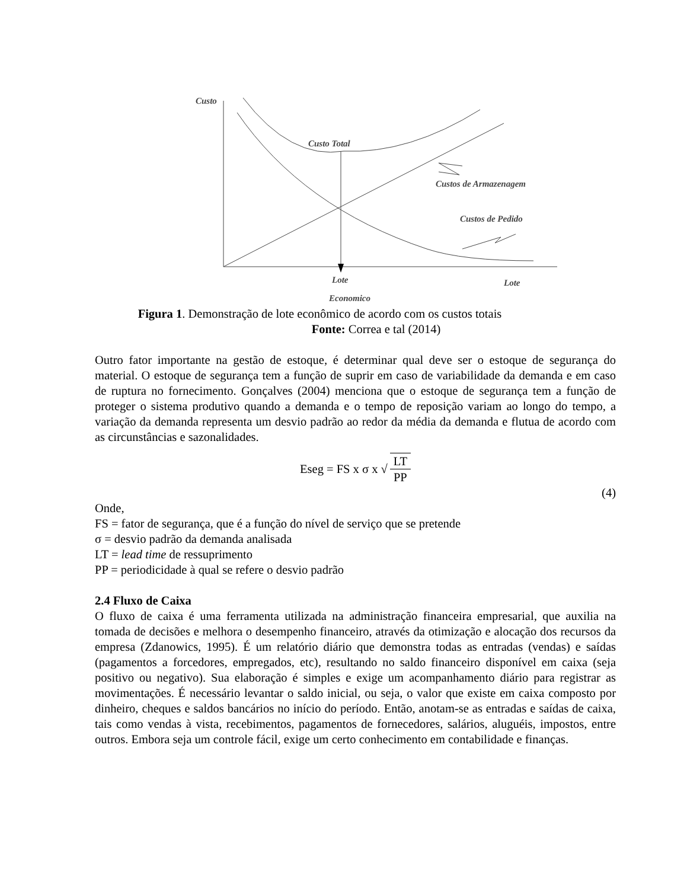Custo
Custo Total
Custos de Armazenagem
Custos de Pedido
Lote
Lote
Economico
Figura 1. Demonstração de lote econômico de acordo com os custos totais
Fonte: Correa e tal (2014)
Outro fator importante na gestão de estoque, é determinar qual deve ser o estoque de segurança do material. O estoque de segurança tem a função de suprir em caso de variabilidade da demanda e em caso de ruptura no fornecimento. Gonçalves (2004) menciona que o estoque de segurança tem a função de proteger o sistema produtivo quando a demanda e o tempo de reposição variam ao longo do tempo, a variação da demanda representa um desvio padrão ao redor da média da demanda e flutua de acordo com as circunstâncias e sazonalidades.
Eseg = FS x σ x √ LT PP
(4)
Onde,
FS = fator de segurança, que é a função do nível de serviço que se pretende
σ = desvio padrão da demanda analisada
LT = lead time de ressuprimento
PP = periodicidade à qual se refere o desvio padrão
2.4 Fluxo de Caixa
O fluxo de caixa é uma ferramenta utilizada na administração financeira empresarial, que auxilia na tomada de decisões e melhora o desempenho financeiro, através da otimização e alocação dos recursos da empresa (Zdanowics, 1995). É um relatório diário que demonstra todas as entradas (vendas) e saídas (pagamentos a forcedores, empregados, etc), resultando no saldo financeiro disponível em caixa (seja positivo ou negativo). Sua elaboração é simples e exige um acompanhamento diário para registrar as movimentações. É necessário levantar o saldo inicial, ou seja, o valor que existe em caixa composto por dinheiro, cheques e saldos bancários no início do período. Então, anotam-se as entradas e saídas de caixa, tais como vendas à vista, recebimentos, pagamentos de fornecedores, salários, aluguéis, impostos, entre outros. Embora seja um controle fácil, exige um certo conhecimento em contabilidade e finanças.